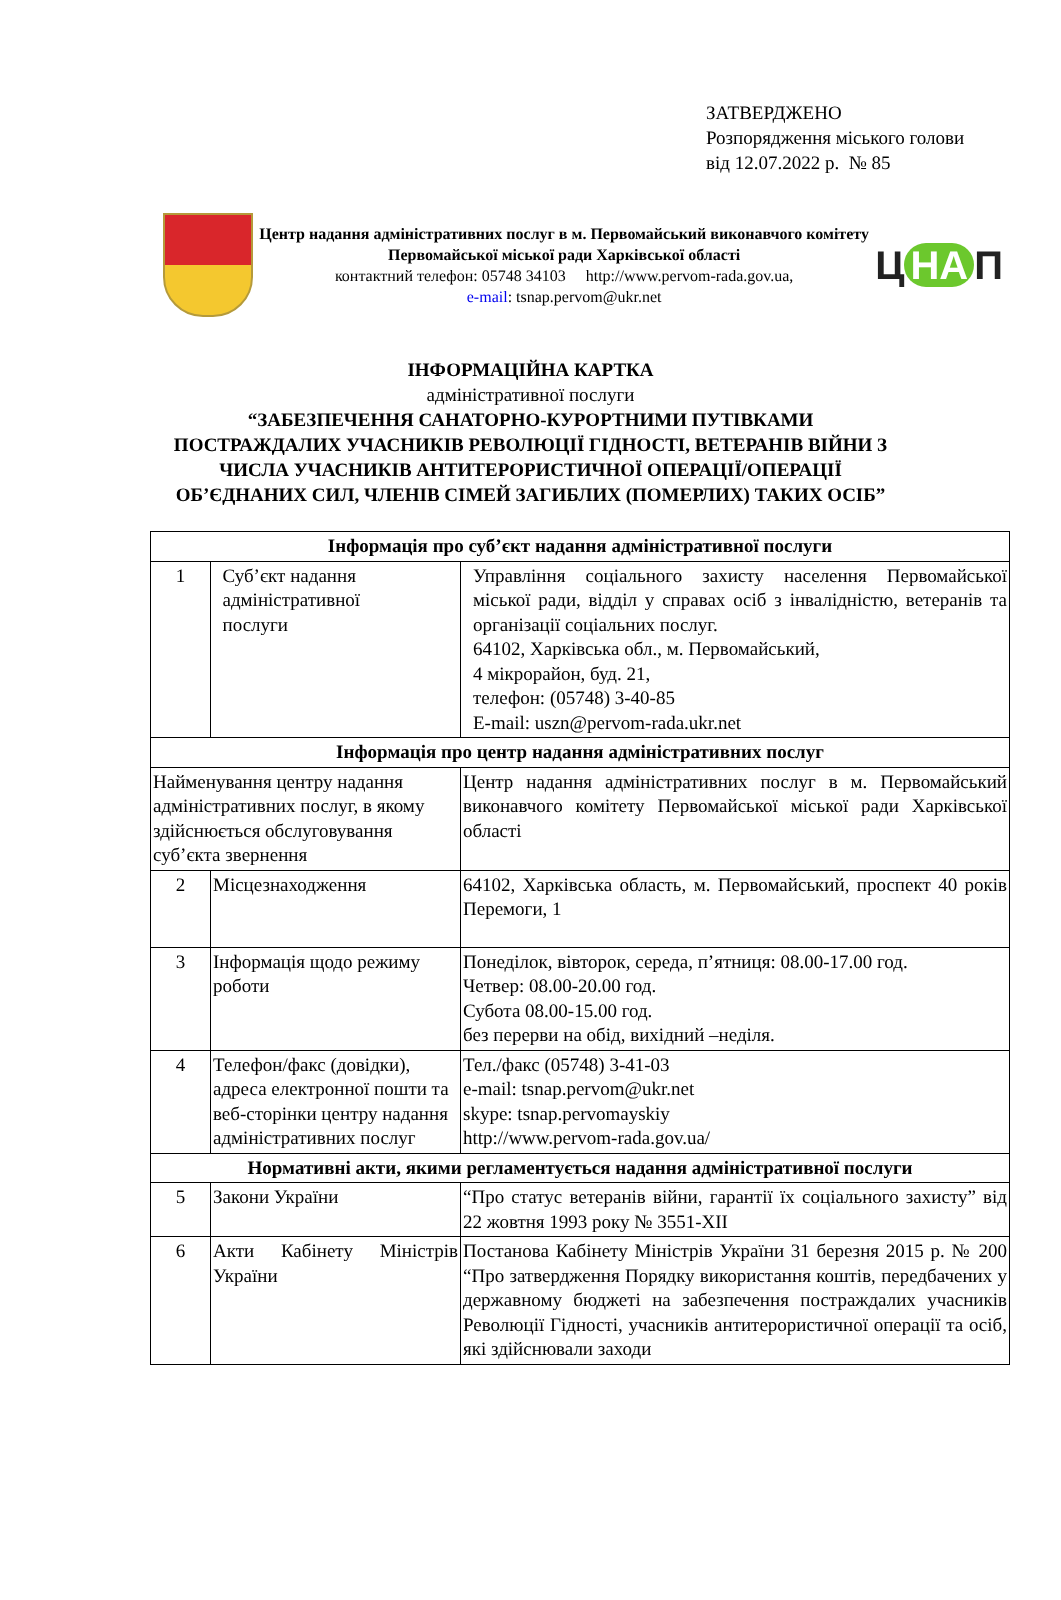ЗАТВЕРДЖЕНО
Розпорядження міського голови
від 12.07.2022 р. № 85
Центр надання адміністративних послуг в м. Первомайський виконавчого комітету Первомайської міської ради Харківської області
контактний телефон: 05748 34103 http://www.pervom-rada.gov.ua,
e-mail: tsnap.pervom@ukr.net
Ц НА П
ІНФОРМАЦІЙНА КАРТКА
адміністративної послуги
“ЗАБЕЗПЕЧЕННЯ САНАТОРНО-КУРОРТНИМИ ПУТІВКАМИ
ПОСТРАЖДАЛИХ УЧАСНИКІВ РЕВОЛЮЦІЇ ГІДНОСТІ, ВЕТЕРАНІВ ВІЙНИ З
ЧИСЛА УЧАСНИКІВ АНТИТЕРОРИСТИЧНОЇ ОПЕРАЦІЇ/ОПЕРАЦІЇ
ОБ’ЄДНАНИХ СИЛ, ЧЛЕНІВ СІМЕЙ ЗАГИБЛИХ (ПОМЕРЛИХ) ТАКИХ ОСІБ”
| Інформація про суб’єкт надання адміністративної послуги | | |
| 1 | Суб’єкт надання адміністративної послуги | Управління соціального захисту населення Первомайської міської ради, відділ у справах осіб з інвалідністю, ветеранів та організації соціальних послуг. 64102, Харківська обл., м. Первомайський, 4 мікрорайон, буд. 21, телефон: (05748) 3-40-85 E-mail: uszn@pervom-rada.ukr.net |
| Інформація про центр надання адміністративних послуг | | |
| Найменування центру надання адміністративних послуг, в якому здійснюється обслуговування суб’єкта звернення | | Центр надання адміністративних послуг в м. Первомайський виконавчого комітету Первомайської міської ради Харківської області |
| 2 | Місцезнаходження | 64102, Харківська область, м. Первомайський, проспект 40 років Перемоги, 1 |
| 3 | Інформація щодо режиму роботи | Понеділок, вівторок, середа, п’ятниця: 08.00-17.00 год. Четвер: 08.00-20.00 год. Субота 08.00-15.00 год. без перерви на обід, вихідний –неділя. |
| 4 | Телефон/факс (довідки), адреса електронної пошти та веб-сторінки центру надання адміністративних послуг | Тел./факс (05748) 3-41-03 e-mail: tsnap.pervom@ukr.net skype: tsnap.pervomayskiy http://www.pervom-rada.gov.ua/ |
| Нормативні акти, якими регламентується надання адміністративної послуги | | |
| 5 | Закони України | “Про статус ветеранів війни, гарантії їх соціального захисту” від 22 жовтня 1993 року № 3551-XII |
| 6 | Акти Кабінету Міністрів України | Постанова Кабінету Міністрів України 31 березня 2015 р. № 200 “Про затвердження Порядку використання коштів, передбачених у державному бюджеті на забезпечення постраждалих учасників Революції Гідності, учасників антитерористичної операції та осіб, які здійснювали заходи |